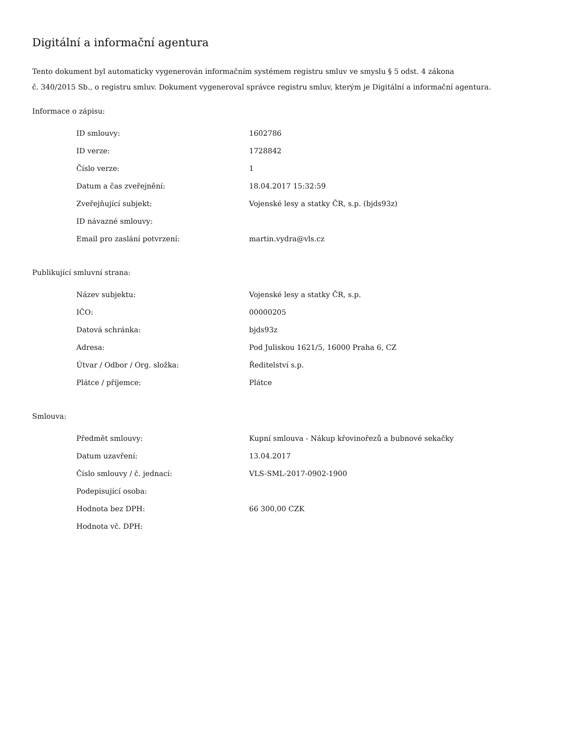Digitální a informační agentura
Tento dokument byl automaticky vygenerován informačním systémem registru smluv ve smyslu § 5 odst. 4 zákona
č. 340/2015 Sb., o registru smluv. Dokument vygeneroval správce registru smluv, kterým je Digitální a informační agentura.
Informace o zápisu:
| ID smlouvy: | 1602786 |
| ID verze: | 1728842 |
| Číslo verze: | 1 |
| Datum a čas zveřejnění: | 18.04.2017 15:32:59 |
| Zveřejňující subjekt: | Vojenské lesy a statky ČR, s.p. (bjds93z) |
| ID návazné smlouvy: | |
| Email pro zaslání potvrzení: | martin.vydra@vls.cz |
Publikující smluvní strana:
| Název subjektu: | Vojenské lesy a statky ČR, s.p. |
| IČO: | 00000205 |
| Datová schránka: | bjds93z |
| Adresa: | Pod Juliskou 1621/5, 16000 Praha 6, CZ |
| Útvar / Odbor / Org. složka: | Ředitelství s.p. |
| Plátce / příjemce: | Plátce |
Smlouva:
| Předmět smlouvy: | Kupní smlouva - Nákup křovinořezů a bubnové sekačky |
| Datum uzavření: | 13.04.2017 |
| Číslo smlouvy / č. jednací: | VLS-SML-2017-0902-1900 |
| Podepisující osoba: | |
| Hodnota bez DPH: | 66 300,00 CZK |
| Hodnota vč. DPH: | |